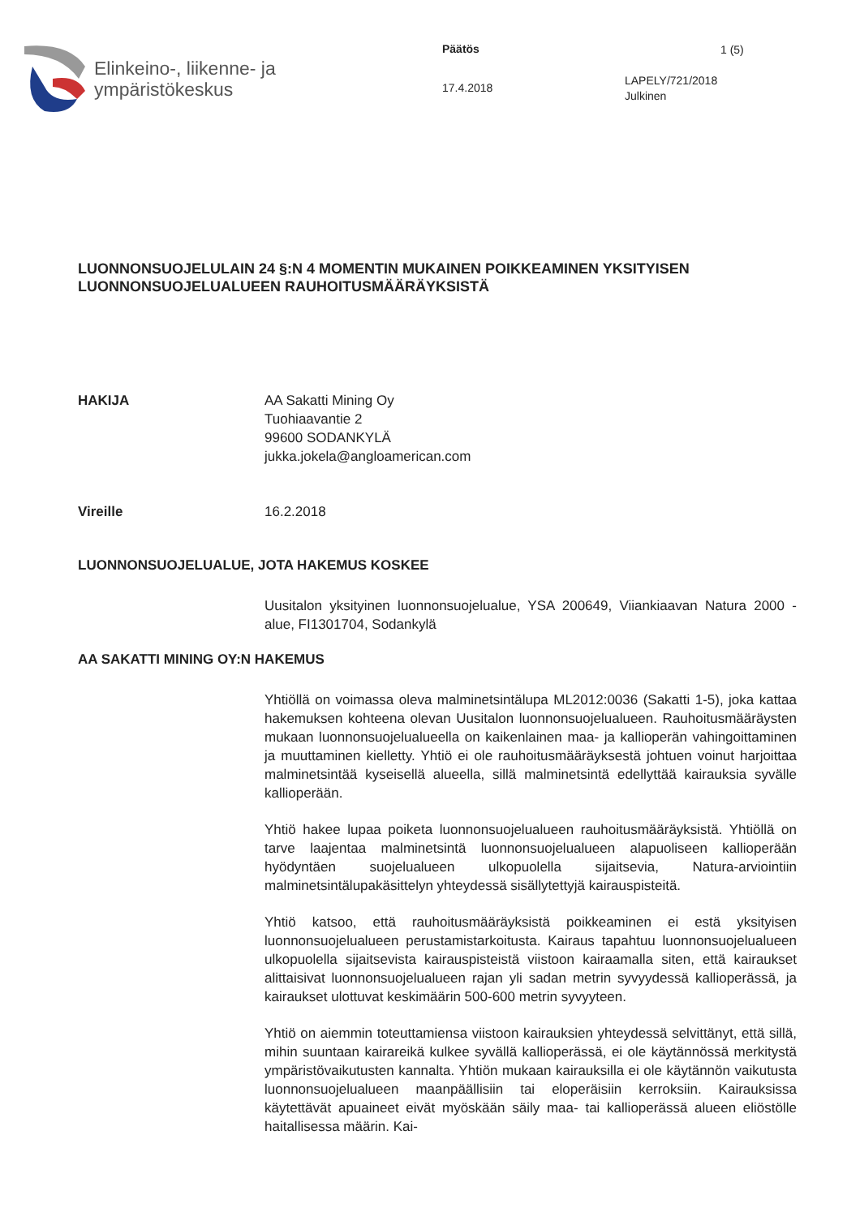Elinkeino-, liikenne- ja
ympäristökeskus
Päätös
17.4.2018
1 (5)
LAPELY/721/2018
Julkinen
LUONNONSUOJELULAIN 24 §:N 4 MOMENTIN MUKAINEN POIKKEAMINEN YKSITYISEN LUONNONSUOJELUALUEEN RAUHOITUSMÄÄRÄYKSISTÄ
HAKIJA AA Sakatti Mining Oy
Tuohiaavantie 2
99600 SODANKYLÄ
jukka.jokela@angloamerican.com
Vireille 16.2.2018
LUONNONSUOJELUALUE, JOTA HAKEMUS KOSKEE
Uusitalon yksityinen luonnonsuojelualue, YSA 200649, Viiankiaavan Natura 2000 -alue, FI1301704, Sodankylä
AA SAKATTI MINING OY:N HAKEMUS
Yhtiöllä on voimassa oleva malminetsintälupa ML2012:0036 (Sakatti 1-5), joka kattaa hakemuksen kohteena olevan Uusitalon luonnonsuojelualueen. Rauhoitusmääräysten mukaan luonnonsuojelualueella on kaikenlainen maa- ja kallioperän vahingoittaminen ja muuttaminen kielletty. Yhtiö ei ole rauhoitusmääräyksestä johtuen voinut harjoittaa malminetsintää kyseisellä alueella, sillä malminetsintä edellyttää kairauksia syvälle kallioperään.
Yhtiö hakee lupaa poiketa luonnonsuojelualueen rauhoitusmääräyksistä. Yhtiöllä on tarve laajentaa malminetsintä luonnonsuojelualueen alapuoliseen kallioperään hyödyntäen suojelualueen ulkopuolella sijaitsevia, Natura-arviointiin malminetsintälupakäsittelyn yhteydessä sisällytettyjä kairauspisteitä.
Yhtiö katsoo, että rauhoitusmääräyksistä poikkeaminen ei estä yksityisen luonnonsuojelualueen perustamistarkoitusta. Kairaus tapahtuu luonnonsuojelualueen ulkopuolella sijaitsevista kairauspisteistä viistoon kairaamalla siten, että kairaukset alittaisivat luonnonsuojelualueen rajan yli sadan metrin syvyydessä kallioperässä, ja kairaukset ulottuvat keskimäärin 500-600 metrin syvyyteen.
Yhtiö on aiemmin toteuttamiensa viistoon kairauksien yhteydessä selvittänyt, että sillä, mihin suuntaan kairareikä kulkee syvällä kallioperässä, ei ole käytännössä merkitystä ympäristövaikutusten kannalta. Yhtiön mukaan kairauksilla ei ole käytännön vaikutusta luonnonsuojelualueen maanpäällisiin tai eloperäisiin kerroksiin. Kairauksissa käytettävät apuaineet eivät myöskään säily maa- tai kallioperässä alueen eliöstölle haitallisessa määrin. Kai-